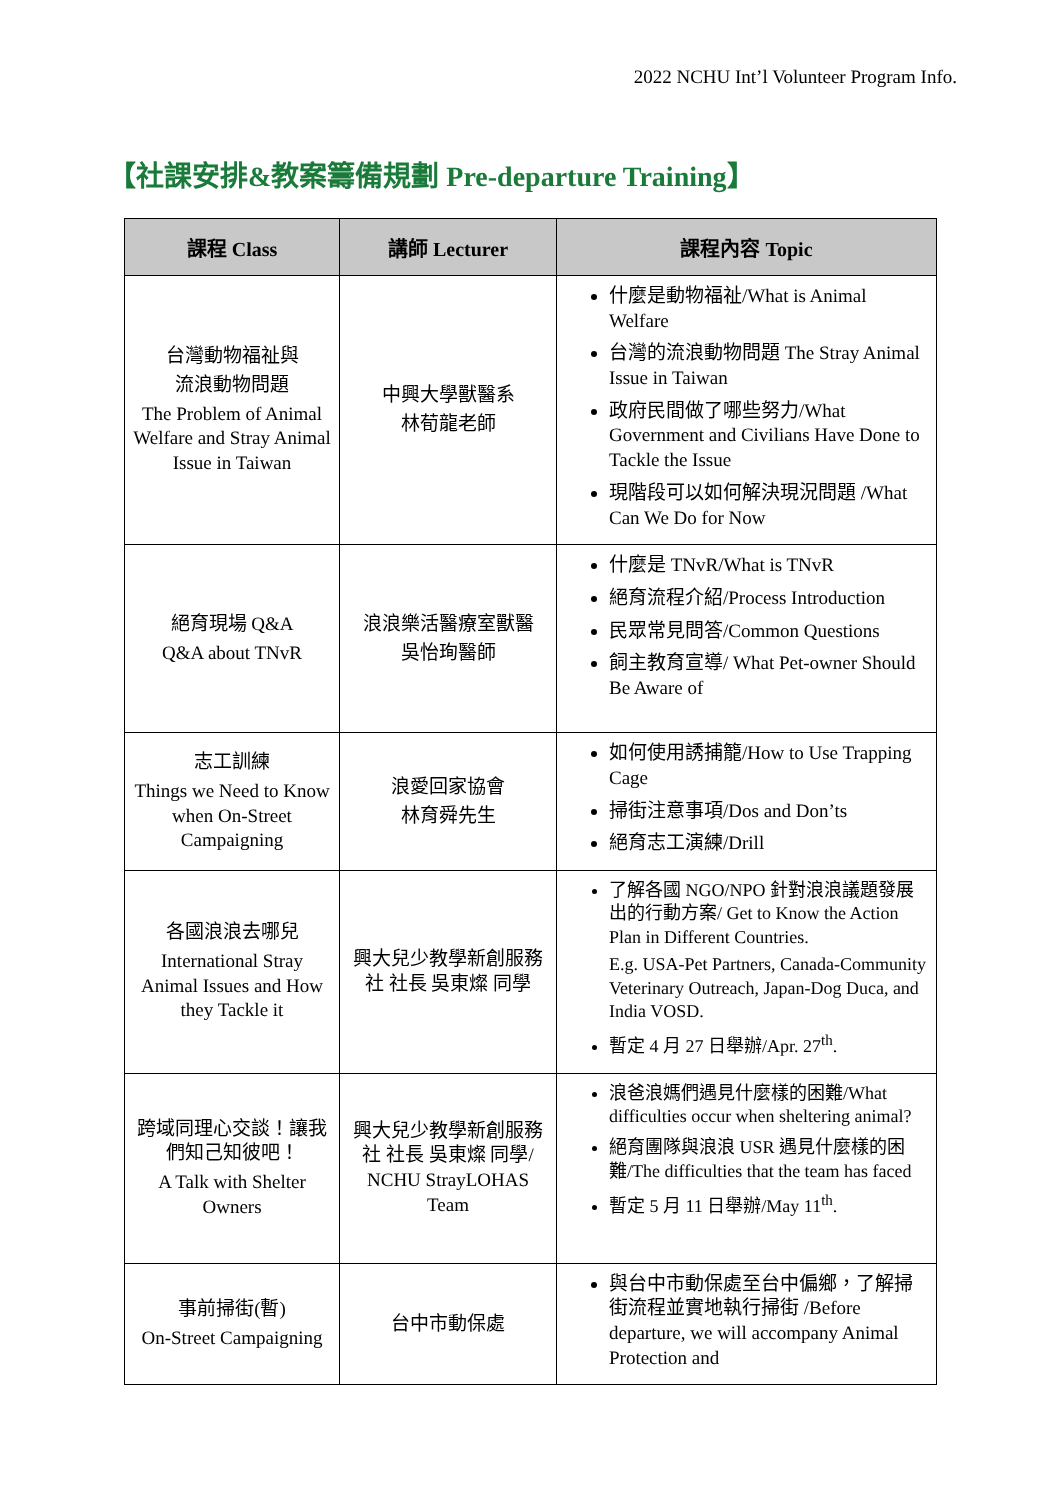2022 NCHU Int’l Volunteer Program Info.
【社課安排&教案籌備規劃 Pre-departure Training】
| 課程 Class | 講師 Lecturer | 課程內容 Topic |
| --- | --- | --- |
| 台灣動物福祉與 流浪動物問題 The Problem of Animal Welfare and Stray Animal Issue in Taiwan | 中興大學獸醫系 林荀龍老師 | 什麼是動物福祉/What is Animal Welfare 台灣的流浪動物問題 The Stray Animal Issue in Taiwan 政府民間做了哪些努力/What Government and Civilians Have Done to Tackle the Issue 現階段可以如何解決現況問題 /What Can We Do for Now |
| 絕育現場 Q&A Q&A about TNvR | 浪浪樂活醫療室獸醫 吳怡珣醫師 | 什麼是 TNvR/What is TNvR 絕育流程介紹/Process Introduction 民眾常見問答/Common Questions 飼主教育宣導/ What Pet-owner Should Be Aware of |
| 志工訓練 Things we Need to Know when On-Street Campaigning | 浪愛回家協會 林育舜先生 | 如何使用誘捕籠/How to Use Trapping Cage 掃街注意事項/Dos and Don’ts 絕育志工演練/Drill |
| 各國浪浪去哪兒 International Stray Animal Issues and How they Tackle it | 興大兒少教學新創服務社 社長 吳東燦 同學 | 了解各國 NGO/NPO 針對浪浪議題發展出的行動方案/ Get to Know the Action Plan in Different Countries. E.g. USA-Pet Partners, Canada-Community Veterinary Outreach, Japan-Dog Duca, and India VOSD. 暫定 4 月 27 日舉辦/Apr. 27<sup>th</sup>. |
| 跨域同理心交談！讓我們知己知彼吧！ A Talk with Shelter Owners | 興大兒少教學新創服務社 社長 吳東燦 同學/ NCHU StrayLOHAS Team | 浪爸浪媽們遇見什麼樣的困難/What difficulties occur when sheltering animal? 絕育團隊與浪浪 USR 遇見什麼樣的困難/The difficulties that the team has faced 暫定 5 月 11 日舉辦/May 11<sup>th</sup>. |
| 事前掃街(暫) On-Street Campaigning | 台中市動保處 | 與台中市動保處至台中偏鄉，了解掃街流程並實地執行掃街 /Before departure, we will accompany Animal Protection and |